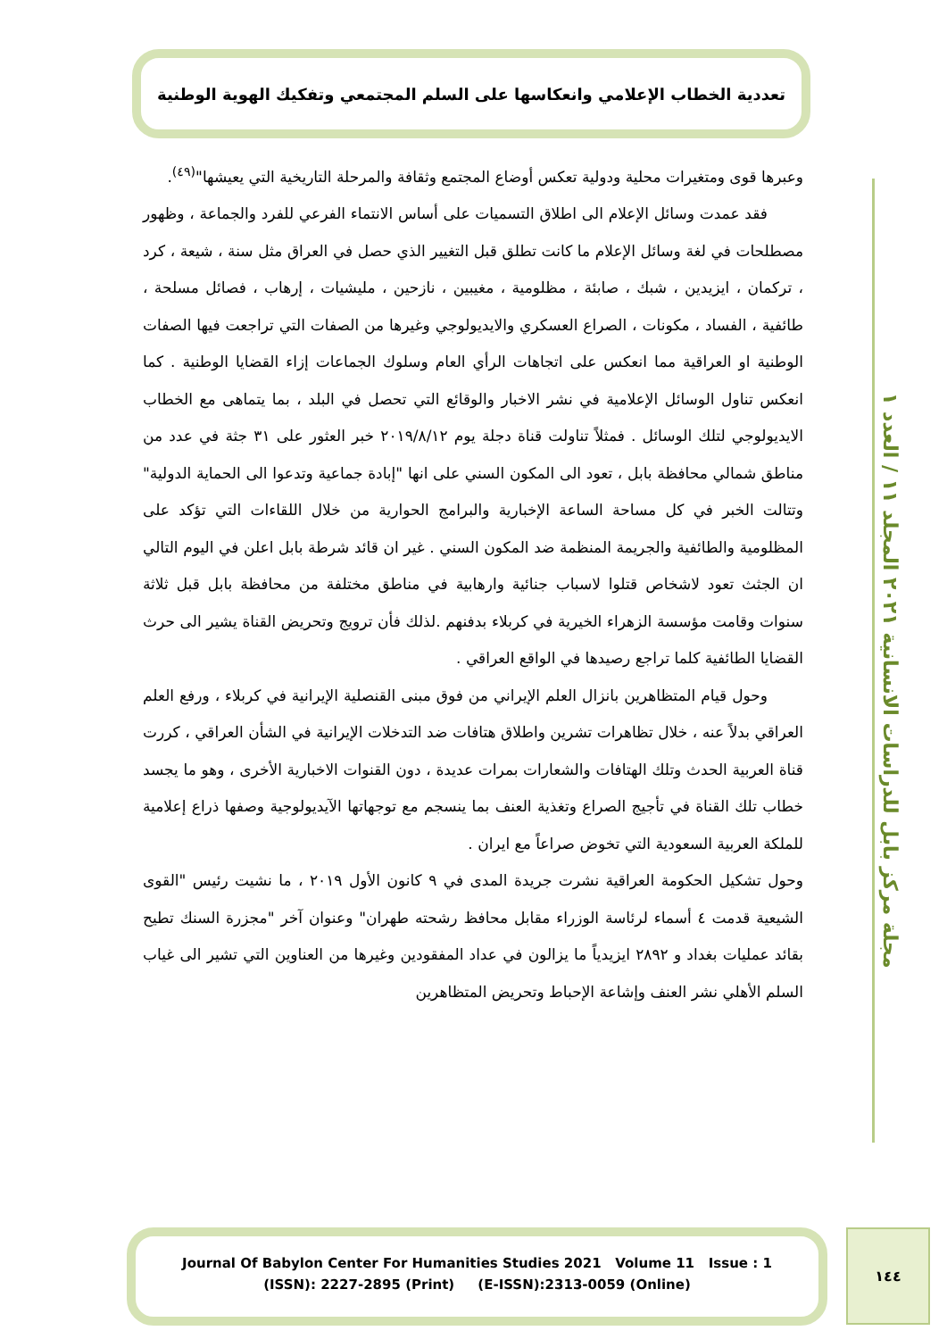تعددية الخطاب الإعلامي وانعكاسها على السلم المجتمعي وتفكيك الهوية الوطنية
وعبرها قوى ومتغيرات محلية ودولية تعكس أوضاع المجتمع وثقافة والمرحلة التاريخية التي يعيشها"<sup>(٤٩)</sup>.
فقد عمدت وسائل الإعلام الى اطلاق التسميات على أساس الانتماء الفرعي للفرد والجماعة ، وظهور مصطلحات في لغة وسائل الإعلام ما كانت تطلق قبل التغيير الذي حصل في العراق مثل سنة ، شيعة ، كرد ، تركمان ، ايزيدين ، شبك ، صابئة ، مظلومية ، مغيبين ، نازحين ، مليشيات ، إرهاب ، فصائل مسلحة ، طائفية ، الفساد ، مكونات ، الصراع العسكري والايديولوجي وغيرها من الصفات التي تراجعت فيها الصفات الوطنية او العراقية مما انعكس على اتجاهات الرأي العام وسلوك الجماعات إزاء القضايا الوطنية . كما انعكس تناول الوسائل الإعلامية في نشر الاخبار والوقائع التي تحصل في البلد ، بما يتماهى مع الخطاب الايديولوجي لتلك الوسائل . فمثلاً تناولت قناة دجلة يوم ٢٠١٩/٨/١٢ خبر العثور على ٣١ جثة في عدد من مناطق شمالي محافظة بابل ، تعود الى المكون السني على انها "إبادة جماعية وتدعوا الى الحماية الدولية" وتتالت الخبر في كل مساحة الساعة الإخبارية والبرامج الحوارية من خلال اللقاءات التي تؤكد على المظلومية والطائفية والجريمة المنظمة ضد المكون السني . غير ان قائد شرطة بابل اعلن في اليوم التالي ان الجثث تعود لاشخاص قتلوا لاسباب جنائية وارهابية في مناطق مختلفة من محافظة بابل قبل ثلاثة سنوات وقامت مؤسسة الزهراء الخيرية في كربلاء بدفنهم .لذلك فأن ترويج وتحريض القناة يشير الى حرث القضايا الطائفية كلما تراجع رصيدها في الواقع العراقي .
وحول قيام المتظاهرين بانزال العلم الإيراني من فوق مبنى القنصلية الإيرانية في كربلاء ، ورفع العلم العراقي بدلاً عنه ، خلال تظاهرات تشرين واطلاق هتافات ضد التدخلات الإيرانية في الشأن العراقي ، كررت قناة العربية الحدث وتلك الهتافات والشعارات بمرات عديدة ، دون القنوات الاخبارية الأخرى ، وهو ما يجسد خطاب تلك القناة في تأجيج الصراع وتغذية العنف بما ينسجم مع توجهاتها الآيديولوجية وصفها ذراع إعلامية للملكة العربية السعودية التي تخوض صراعاً مع ايران .
وحول تشكيل الحكومة العراقية نشرت جريدة المدى في ٩ كانون الأول ٢٠١٩ ، ما نشيت رئيس "القوى الشيعية قدمت ٤ أسماء لرئاسة الوزراء مقابل محافظ رشحته طهران" وعنوان آخر "مجزرة السنك تطيح بقائد عمليات بغداد و ٢٨٩٢ ايزيدياً ما يزالون في عداد المفقودين وغيرها من العناوين التي تشير الى غياب السلم الأهلي نشر العنف وإشاعة الإحباط وتحريض المتظاهرين
مجلة مركز بابل للدراسات الانسانية ٢٠٢١ المجلد ١١ / العدد ١
Journal Of Babylon Center For Humanities Studies 2021 Volume 11 Issue : 1
(ISSN): 2227-2895 (Print) (E-ISSN):2313-0059 (Online)
١٤٤